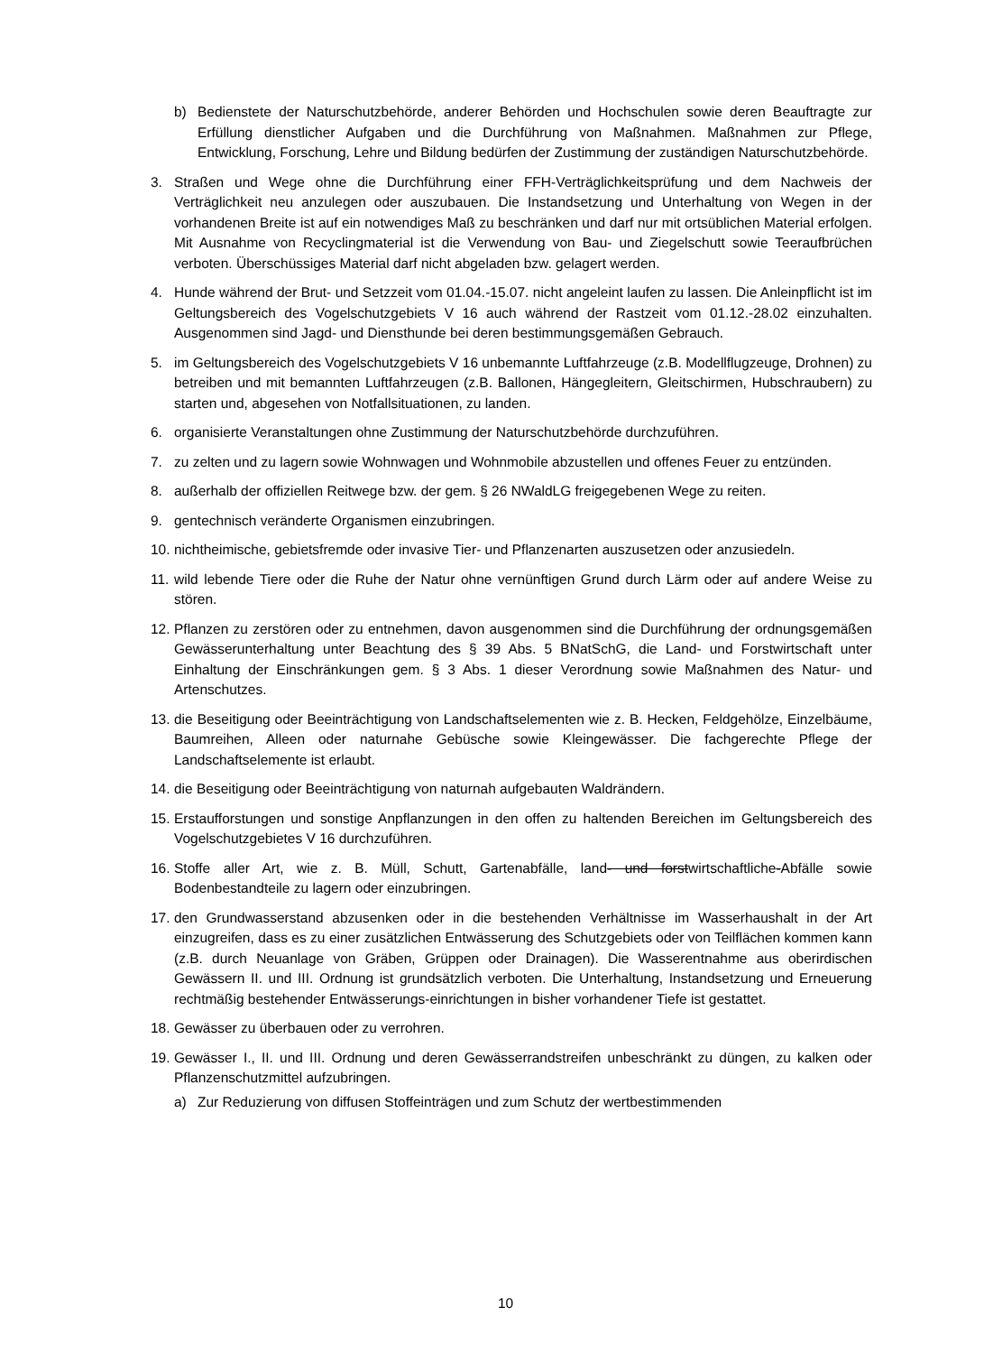b) Bedienstete der Naturschutzbehörde, anderer Behörden und Hochschulen sowie deren Beauftragte zur Erfüllung dienstlicher Aufgaben und die Durchführung von Maßnahmen. Maßnahmen zur Pflege, Entwicklung, Forschung, Lehre und Bildung bedürfen der Zustimmung der zuständigen Naturschutzbehörde.
3. Straßen und Wege ohne die Durchführung einer FFH-Verträglichkeitsprüfung und dem Nachweis der Verträglichkeit neu anzulegen oder auszubauen. Die Instandsetzung und Unterhaltung von Wegen in der vorhandenen Breite ist auf ein notwendiges Maß zu beschränken und darf nur mit ortsüblichen Material erfolgen. Mit Ausnahme von Recyclingmaterial ist die Verwendung von Bau- und Ziegelschutt sowie Teeraufbrüchen verboten. Überschüssiges Material darf nicht abgeladen bzw. gelagert werden.
4. Hunde während der Brut- und Setzzeit vom 01.04.-15.07. nicht angeleint laufen zu lassen. Die Anleinpflicht ist im Geltungsbereich des Vogelschutzgebiets V 16 auch während der Rastzeit vom 01.12.-28.02 einzuhalten. Ausgenommen sind Jagd- und Diensthunde bei deren bestimmungsgemäßen Gebrauch.
5. im Geltungsbereich des Vogelschutzgebiets V 16 unbemannte Luftfahrzeuge (z.B. Modellflugzeuge, Drohnen) zu betreiben und mit bemannten Luftfahrzeugen (z.B. Ballonen, Hängegleitern, Gleitschirmen, Hubschraubern) zu starten und, abgesehen von Notfallsituationen, zu landen.
6. organisierte Veranstaltungen ohne Zustimmung der Naturschutzbehörde durchzuführen.
7. zu zelten und zu lagern sowie Wohnwagen und Wohnmobile abzustellen und offenes Feuer zu entzünden.
8. außerhalb der offiziellen Reitwege bzw. der gem. § 26 NWaldLG freigegebenen Wege zu reiten.
9. gentechnisch veränderte Organismen einzubringen.
10. nichtheimische, gebietsfremde oder invasive Tier- und Pflanzenarten auszusetzen oder anzusiedeln.
11. wild lebende Tiere oder die Ruhe der Natur ohne vernünftigen Grund durch Lärm oder auf andere Weise zu stören.
12. Pflanzen zu zerstören oder zu entnehmen, davon ausgenommen sind die Durchführung der ordnungsgemäßen Gewässerunterhaltung unter Beachtung des § 39 Abs. 5 BNatSchG, die Land- und Forstwirtschaft unter Einhaltung der Einschränkungen gem. § 3 Abs. 1 dieser Verordnung sowie Maßnahmen des Natur- und Artenschutzes.
13. die Beseitigung oder Beeinträchtigung von Landschaftselementen wie z. B. Hecken, Feldgehölze, Einzelbäume, Baumreihen, Alleen oder naturnahe Gebüsche sowie Kleingewässer. Die fachgerechte Pflege der Landschaftselemente ist erlaubt.
14. die Beseitigung oder Beeinträchtigung von naturnah aufgebauten Waldrändern.
15. Erstaufforstungen und sonstige Anpflanzungen in den offen zu haltenden Bereichen im Geltungsbereich des Vogelschutzgebietes V 16 durchzuführen.
16. Stoffe aller Art, wie z. B. Müll, Schutt, Gartenabfälle, land- und forstwirtschaftliche-Abfälle sowie Bodenbestandteile zu lagern oder einzubringen.
17. den Grundwasserstand abzusenken oder in die bestehenden Verhältnisse im Wasserhaushalt in der Art einzugreifen, dass es zu einer zusätzlichen Entwässerung des Schutzgebiets oder von Teilflächen kommen kann (z.B. durch Neuanlage von Gräben, Grüppen oder Drainagen). Die Wasserentnahme aus oberirdischen Gewässern II. und III. Ordnung ist grundsätzlich verboten. Die Unterhaltung, Instandsetzung und Erneuerung rechtmäßig bestehender Entwässerungs-einrichtungen in bisher vorhandener Tiefe ist gestattet.
18. Gewässer zu überbauen oder zu verrohren.
19. Gewässer I., II. und III. Ordnung und deren Gewässerrandstreifen unbeschränkt zu düngen, zu kalken oder Pflanzenschutzmittel aufzubringen.
a) Zur Reduzierung von diffusen Stoffeinträgen und zum Schutz der wertbestimmenden
10